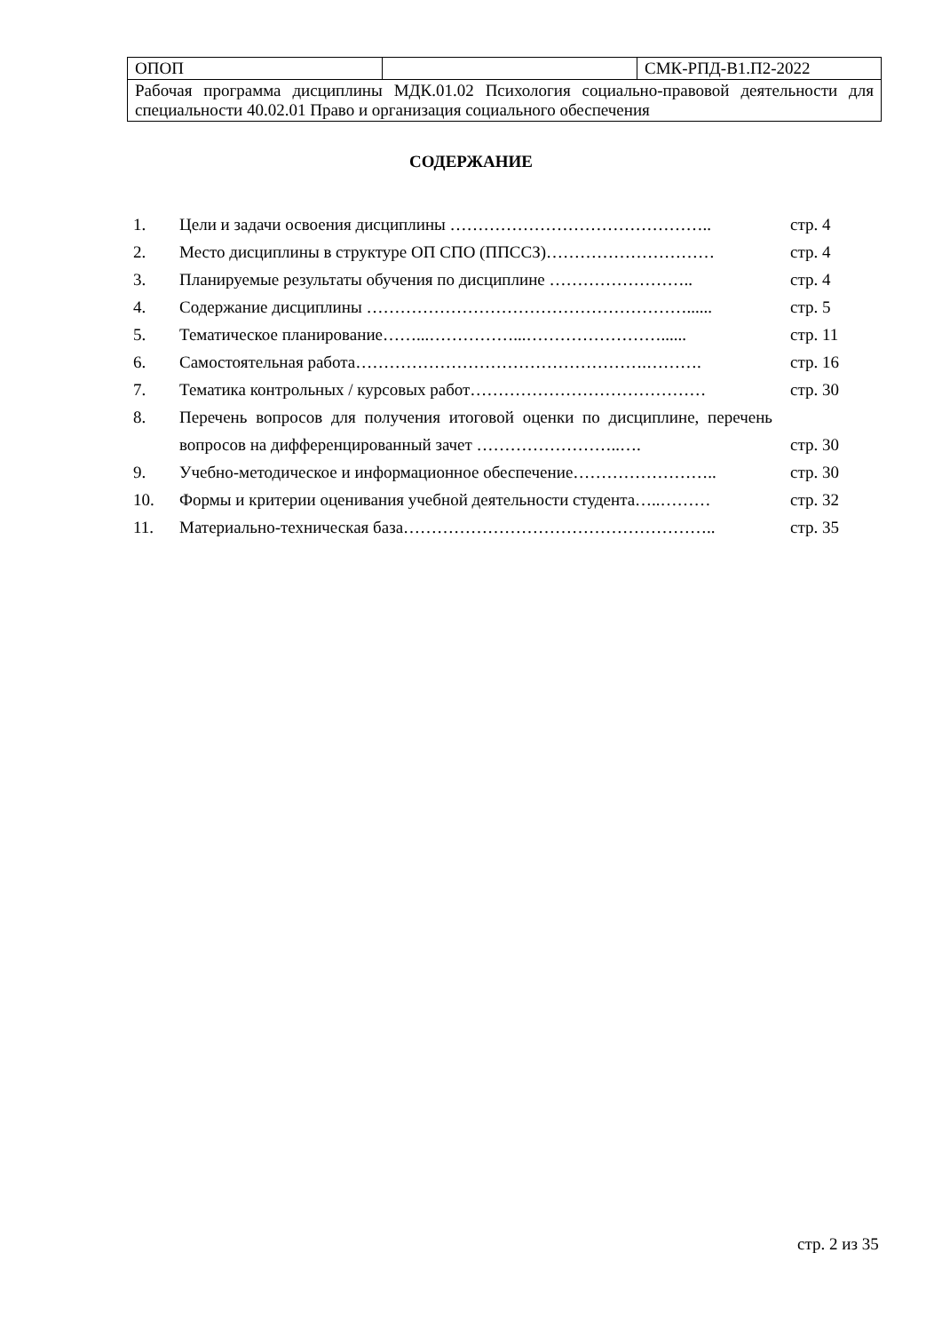| ОПОП | | СМК-РПД-В1.П2-2022 |
| Рабочая программа дисциплины МДК.01.02 Психология социально-правовой деятельности для специальности 40.02.01 Право и организация социального обеспечения | | |
СОДЕРЖАНИЕ
| 1. | Цели и задачи освоения дисциплины ……………………………………….. | стр. 4 |
| 2. | Место дисциплины в структуре ОП СПО (ППССЗ)………………………… | стр. 4 |
| 3. | Планируемые результаты обучения по дисциплине …………………….. | стр. 4 |
| 4. | Содержание дисциплины …………………………………………………...... | стр. 5 |
| 5. | Тематическое планирование……...……………...……………………...... | стр. 11 |
| 6. | Самостоятельная работа…………………………………………….………. | стр. 16 |
| 7. | Тематика контрольных / курсовых работ…………………………………… | стр. 30 |
| 8. | Перечень вопросов для получения итоговой оценки по дисциплине, перечень вопросов на дифференцированный зачет ……………………..…. | стр. 30 |
| 9. | Учебно-методическое и информационное обеспечение…………………….. | стр. 30 |
| 10. | Формы и критерии оценивания учебной деятельности студента…..……… | стр. 32 |
| 11. | Материально-техническая база……………………………………………….. | стр. 35 |
стр. 2 из 35